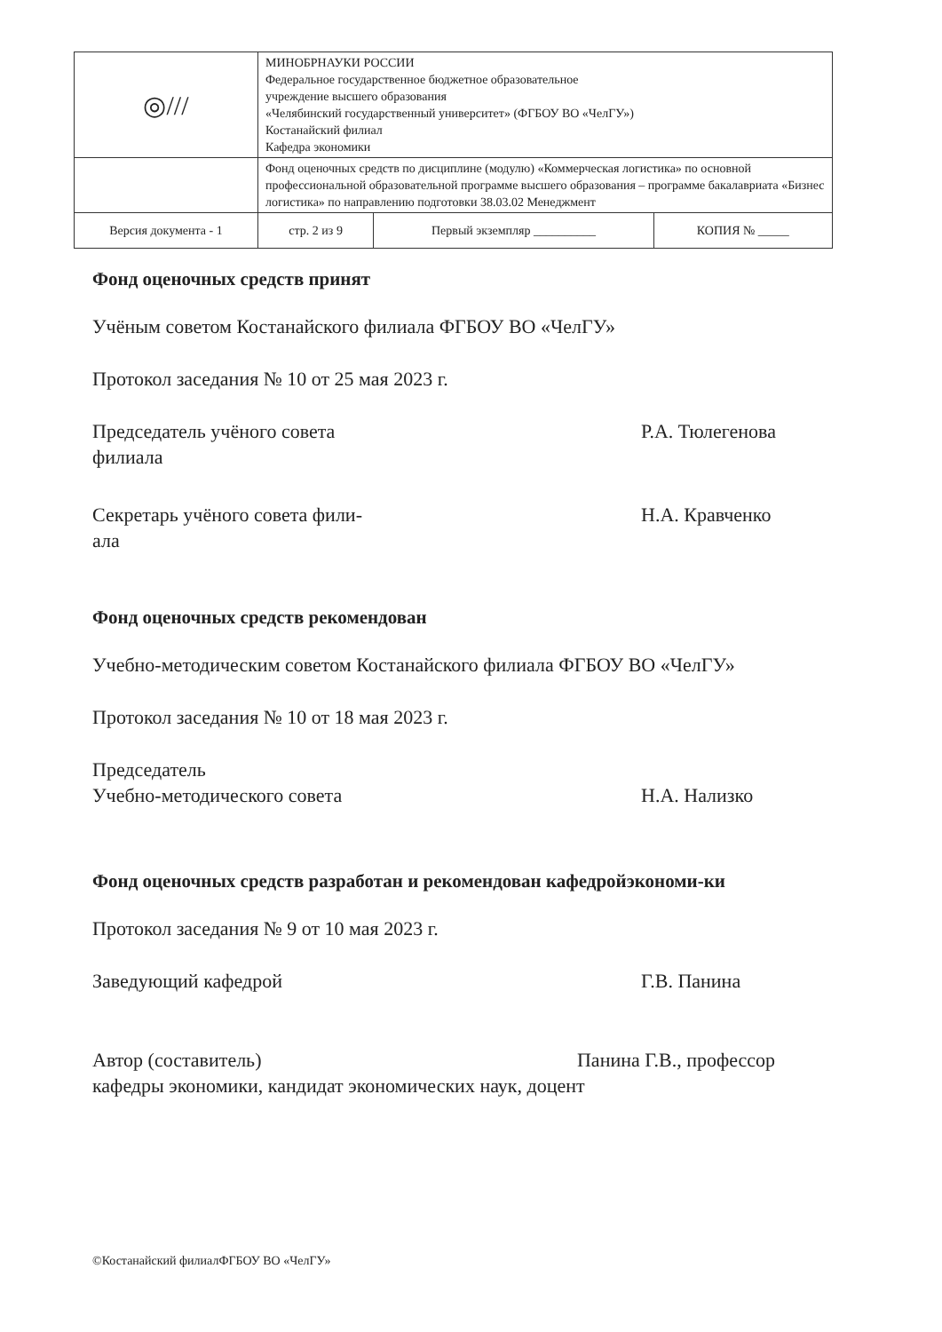| ◎/// | МИНОБРНАУКИ РОССИИ Федеральное государственное бюджетное образовательное учреждение высшего образования «Челябинский государственный университет» (ФГБОУ ВО «ЧелГУ») Костанайский филиал Кафедра экономики | | |
| | Фонд оценочных средств по дисциплине (модулю) «Коммерческая логистика» по основной профессиональной образовательной программе высшего образования – программе бакалавриата «Бизнес логистика» по направлению подготовки 38.03.02 Менеджмент | | |
| Версия документа - 1 | стр. 2 из 9 | Первый экземпляр __________ | КОПИЯ № _____ |
Фонд оценочных средств принят
Учёным советом Костанайского филиала ФГБОУ ВО «ЧелГУ»
Протокол заседания № 10 от 25 мая 2023 г.
Председатель учёного совета
филиала
Р.А. Тюлегенова
Секретарь учёного совета фили-
ала
Н.А. Кравченко
Фонд оценочных средств рекомендован
Учебно-методическим советом Костанайского филиала ФГБОУ ВО «ЧелГУ»
Протокол заседания № 10 от 18 мая 2023 г.
Председатель
Учебно-методического совета
Н.А. Нализко
Фонд оценочных средств разработан и рекомендован кафедройэкономи-ки
Протокол заседания № 9 от 10 мая 2023 г.
Заведующий кафедрой Г.В. Панина
Автор (составитель) Панина Г.В., профессор
кафедры экономики, кандидат экономических наук, доцент
©Костанайский филиалФГБОУ ВО «ЧелГУ»